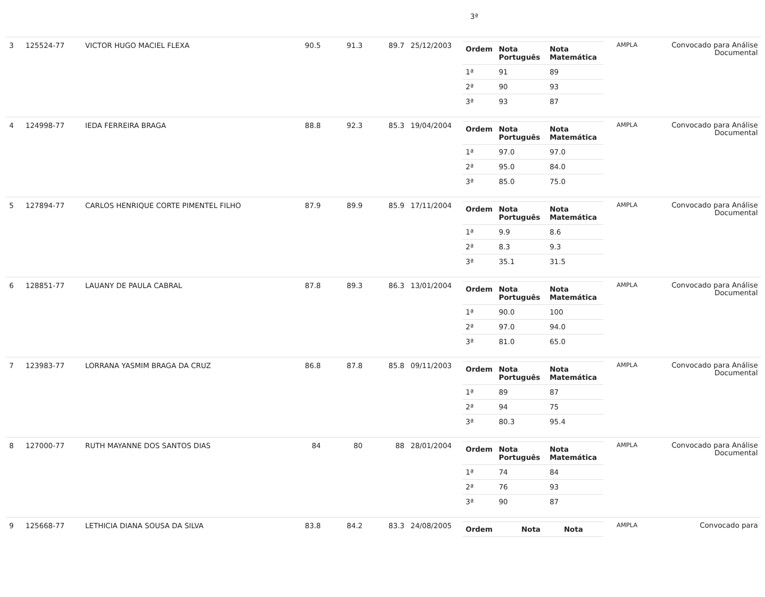3ª
| 3 | 125524-77 | VICTOR HUGO MACIEL FLEXA | 90.5 | 91.3 | 89.7 | 25/12/2003 | / Ordem / Nota Português / Nota Matemática / / --- / --- / --- / / 1ª / 91 / 89 / / 2ª / 90 / 93 / / 3ª / 93 / 87 / | AMPLA | Convocado para Análise Documental |
| 4 | 124998-77 | IEDA FERREIRA BRAGA | 88.8 | 92.3 | 85.3 | 19/04/2004 | / Ordem / Nota Português / Nota Matemática / / --- / --- / --- / / 1ª / 97.0 / 97.0 / / 2ª / 95.0 / 84.0 / / 3ª / 85.0 / 75.0 / | AMPLA | Convocado para Análise Documental |
| 5 | 127894-77 | CARLOS HENRIQUE CORTE PIMENTEL FILHO | 87.9 | 89.9 | 85.9 | 17/11/2004 | / Ordem / Nota Português / Nota Matemática / / --- / --- / --- / / 1ª / 9.9 / 8.6 / / 2ª / 8.3 / 9.3 / / 3ª / 35.1 / 31.5 / | AMPLA | Convocado para Análise Documental |
| 6 | 128851-77 | LAUANY DE PAULA CABRAL | 87.8 | 89.3 | 86.3 | 13/01/2004 | / Ordem / Nota Português / Nota Matemática / / --- / --- / --- / / 1ª / 90.0 / 100 / / 2ª / 97.0 / 94.0 / / 3ª / 81.0 / 65.0 / | AMPLA | Convocado para Análise Documental |
| 7 | 123983-77 | LORRANA YASMIM BRAGA DA CRUZ | 86.8 | 87.8 | 85.8 | 09/11/2003 | / Ordem / Nota Português / Nota Matemática / / --- / --- / --- / / 1ª / 89 / 87 / / 2ª / 94 / 75 / / 3ª / 80.3 / 95.4 / | AMPLA | Convocado para Análise Documental |
| 8 | 127000-77 | RUTH MAYANNE DOS SANTOS DIAS | 84 | 80 | 88 | 28/01/2004 | / Ordem / Nota Português / Nota Matemática / / --- / --- / --- / / 1ª / 74 / 84 / / 2ª / 76 / 93 / / 3ª / 90 / 87 / | AMPLA | Convocado para Análise Documental |
| 9 | 125668-77 | LETHICIA DIANA SOUSA DA SILVA | 83.8 | 84.2 | 83.3 | 24/08/2005 | / Ordem / Nota / Nota / / --- / --- / --- / | AMPLA | Convocado para |